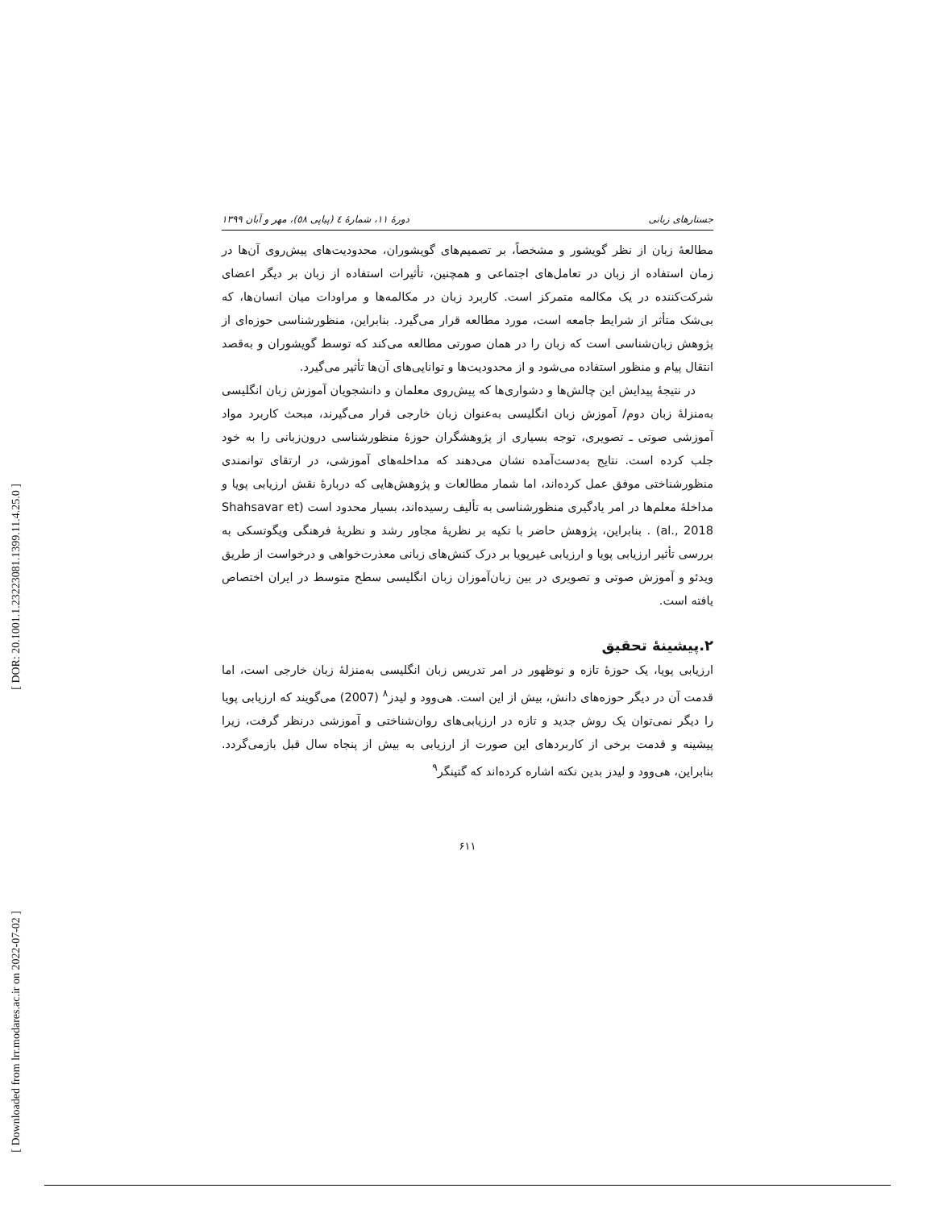[ DOR: 20.1001.1.23223081.1399.11.4.25.0 ]
[ Downloaded from lrr.modares.ac.ir on 2022-07-02 ]
جستارهای زبانی دورهٔ ۱۱، شمارهٔ ٤ (پیاپی ٥٨)، مهر و آبان ۱۳۹۹
مطالعهٔ زبان از نظر گویشور و مشخصاً، بر تصمیم‌های گویشوران، محدودیت‌های پیش‌روی آن‌ها در زمان استفاده از زبان در تعامل‌های اجتماعی و همچنین، تأثیرات استفاده از زبان بر دیگر اعضای شرکت‌کننده در یک مکالمه متمرکز است. کاربرد زبان در مکالمه‌ها و مراودات میان انسان‌ها، که بی‌شک متأثر از شرایط جامعه است، مورد مطالعه قرار می‌گیرد. بنابراین، منظورشناسی حوزه‌ای از پژوهش زبان‌شناسی است که زبان را در همان صورتی مطالعه می‌کند که توسط گویشوران و به‌قصد انتقال پیام و منظور استفاده می‌شود و از محدودیت‌ها و توانایی‌های آن‌ها تأثیر می‌گیرد.
در نتیجهٔ پیدایش این چالش‌ها و دشواری‌ها که پیش‌روی معلمان و دانشجویان آموزش زبان انگلیسی به‌منزلهٔ زبان دوم/ آموزش زبان انگلیسی به‌عنوان زبان خارجی قرار می‌گیرند، مبحث کاربرد مواد آموزشی صوتی ـ تصویری، توجه بسیاری از پژوهشگران حوزهٔ منظورشناسی درون‌زبانی را به خود جلب کرده است. نتایج به‌دست‌آمده نشان می‌دهند که مداخله‌های آموزشی، در ارتقای توانمندی منظورشناختی موفق عمل کرده‌اند، اما شمار مطالعات و پژوهش‌هایی که دربارهٔ نقش ارزیابی پویا و مداخلهٔ معلم‌ها در امر یادگیری منظورشناسی به تألیف رسیده‌اند، بسیار محدود است (Shahsavar et al., 2018) . بنابراین، پژوهش حاضر با تکیه بر نظریهٔ مجاور رشد و نظریهٔ فرهنگی ویگوتسکی به بررسی تأثیر ارزیابی پویا و ارزیابی غیرپویا بر درک کنش‌های زبانی معذرت‌خواهی و درخواست از طریق ویدئو و آموزش صوتی و تصویری در بین زبان‌آموزان زبان انگلیسی سطح متوسط در ایران اختصاص یافته است.
۲.پیشینهٔ تحقیق
ارزیابی پویا، یک حوزهٔ تازه و نوظهور در امر تدریس زبان انگلیسی به‌منزلهٔ زبان خارجی است، اما قدمت آن در دیگر حوزه‌های دانش، بیش از این است. هی‌وود و لیدز<sup>۸</sup> (2007) می‌گویند که ارزیابی پویا را دیگر نمی‌توان یک روش جدید و تازه در ارزیابی‌های روان‌شناختی و آموزشی درنظر گرفت، زیرا پیشینه و قدمت برخی از کاربردهای این صورت از ارزیابی به بیش از پنجاه سال قبل بازمی‌گردد. بنابراین، هی‌وود و لیدز بدین نکته اشاره کرده‌اند که گتینگر<sup>۹</sup>
۶۱۱